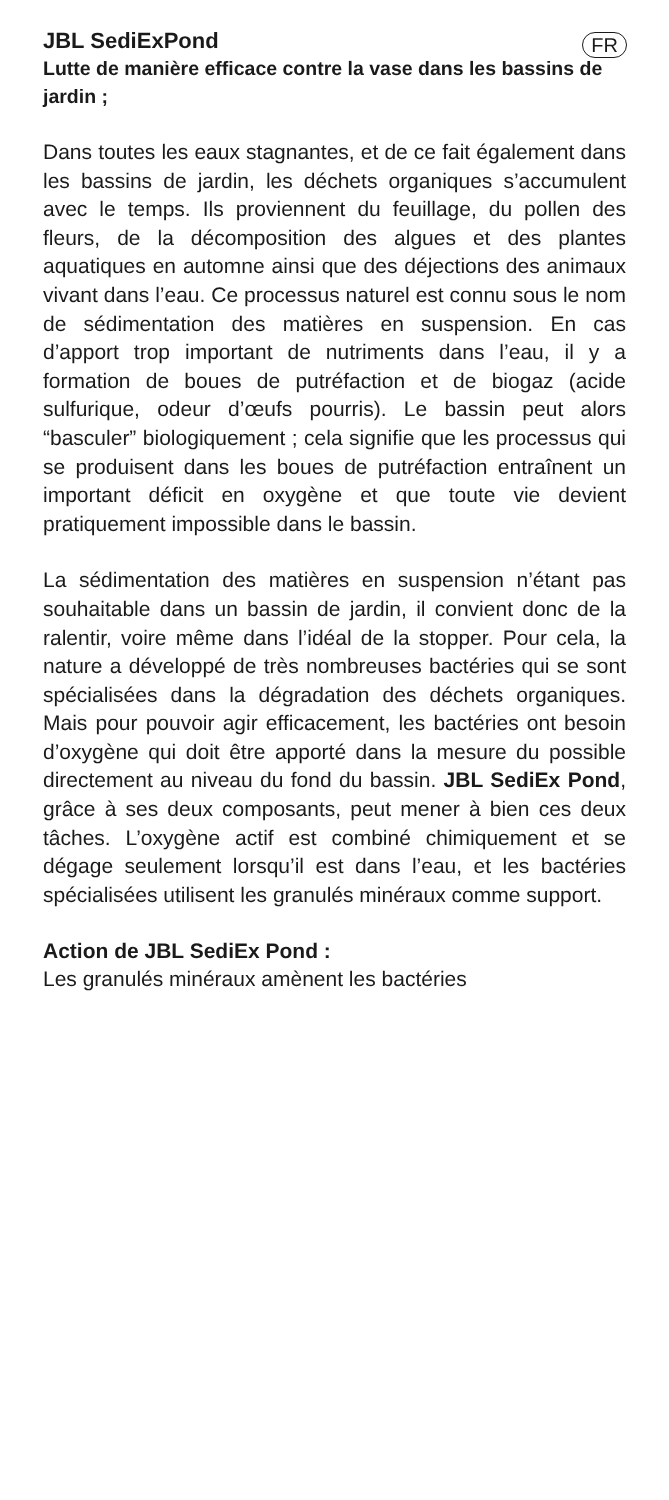FR
JBL SediExPond
Lutte de manière efficace contre la vase dans les bassins de jardin ;
Dans toutes les eaux stagnantes, et de ce fait également dans les bassins de jardin, les déchets organiques s’accumulent avec le temps. Ils proviennent du feuillage, du pollen des fleurs, de la décomposition des algues et des plantes aquatiques en automne ainsi que des déjections des animaux vivant dans l’eau. Ce processus naturel est connu sous le nom de sédimentation des matières en suspension. En cas d’apport trop important de nutriments dans l’eau, il y a formation de boues de putréfaction et de biogaz (acide sulfurique, odeur d’œufs pourris). Le bassin peut alors “basculer” biologiquement ; cela signifie que les processus qui se produisent dans les boues de putréfaction entraînent un important déficit en oxygène et que toute vie devient pratiquement impossible dans le bassin.
La sédimentation des matières en suspension n’étant pas souhaitable dans un bassin de jardin, il convient donc de la ralentir, voire même dans l’idéal de la stopper. Pour cela, la nature a développé de très nombreuses bactéries qui se sont spécialisées dans la dégradation des déchets organiques. Mais pour pouvoir agir efficacement, les bactéries ont besoin d’oxygène qui doit être apporté dans la mesure du possible directement au niveau du fond du bassin. JBL SediEx Pond, grâce à ses deux composants, peut mener à bien ces deux tâches. L’oxygène actif est combiné chimiquement et se dégage seulement lorsqu’il est dans l’eau, et les bactéries spécialisées utilisent les granulés minéraux comme support.
Action de JBL SediEx Pond :
Les granulés minéraux amènent les bactéries